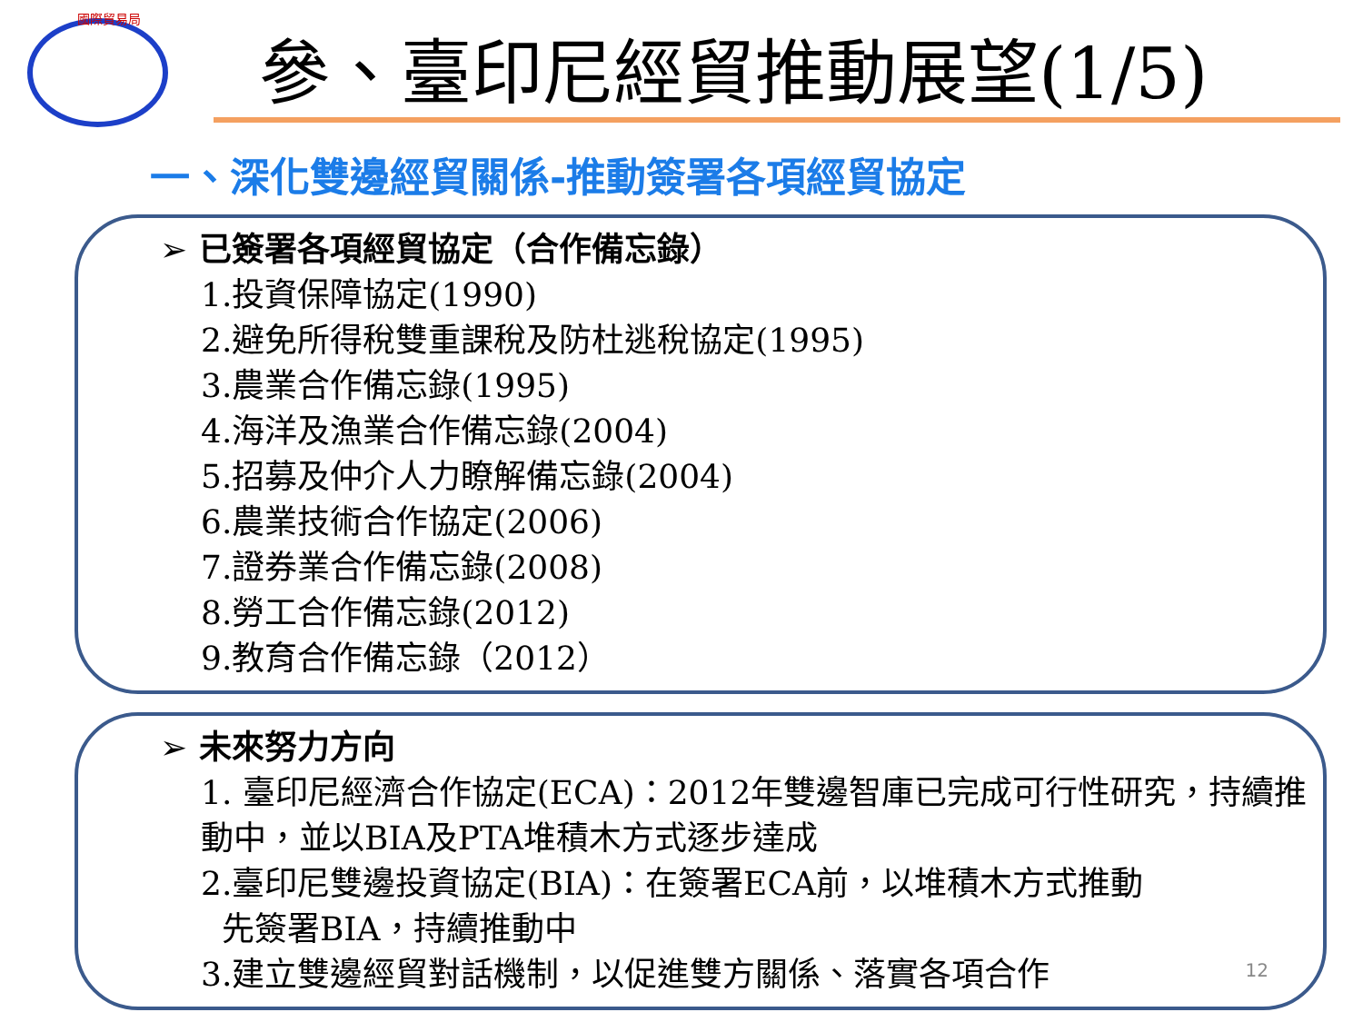國際貿易局
參、臺印尼經貿推動展望(1/5)
一、深化雙邊經貿關係-推動簽署各項經貿協定
➢ 已簽署各項經貿協定（合作備忘錄）
1.投資保障協定(1990)
2.避免所得稅雙重課稅及防杜逃稅協定(1995)
3.農業合作備忘錄(1995)
4.海洋及漁業合作備忘錄(2004)
5.招募及仲介人力瞭解備忘錄(2004)
6.農業技術合作協定(2006)
7.證券業合作備忘錄(2008)
8.勞工合作備忘錄(2012)
9.教育合作備忘錄（2012）
➢ 未來努力方向
1. 臺印尼經濟合作協定(ECA)：2012年雙邊智庫已完成可行性研究，持續推動中，並以BIA及PTA堆積木方式逐步達成
2.臺印尼雙邊投資協定(BIA)：在簽署ECA前，以堆積木方式推動
先簽署BIA，持續推動中
3.建立雙邊經貿對話機制，以促進雙方關係、落實各項合作
12